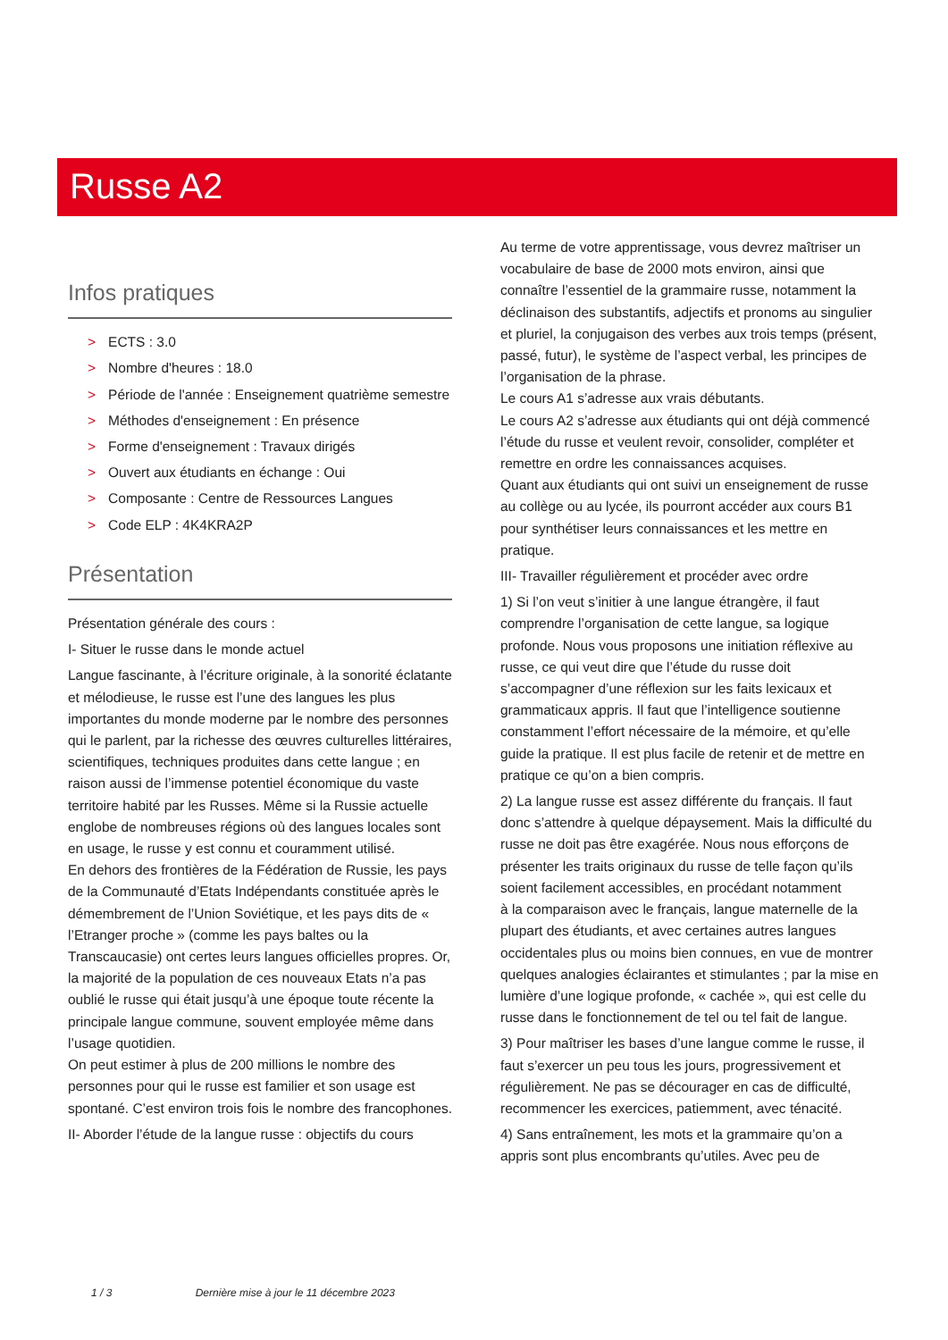Russe A2
Infos pratiques
> ECTS : 3.0
> Nombre d'heures : 18.0
> Période de l'année : Enseignement quatrième semestre
> Méthodes d'enseignement : En présence
> Forme d'enseignement : Travaux dirigés
> Ouvert aux étudiants en échange : Oui
> Composante : Centre de Ressources Langues
> Code ELP : 4K4KRA2P
Présentation
Présentation générale des cours :
I- Situer le russe dans le monde actuel
Langue fascinante, à l’écriture originale, à la sonorité éclatante et mélodieuse, le russe est l’une des langues les plus importantes du monde moderne par le nombre des personnes qui le parlent, par la richesse des œuvres culturelles littéraires, scientifiques, techniques produites dans cette langue ; en raison aussi de l’immense potentiel économique du vaste territoire habité par les Russes. Même si la Russie actuelle englobe de nombreuses régions où des langues locales sont en usage, le russe y est connu et couramment utilisé.
En dehors des frontières de la Fédération de Russie, les pays de la Communauté d’Etats Indépendants constituée après le démembrement de l’Union Soviétique, et les pays dits de « l’Etranger proche » (comme les pays baltes ou la Transcaucasie) ont certes leurs langues officielles propres. Or, la majorité de la population de ces nouveaux Etats n’a pas oublié le russe qui était jusqu’à une époque toute récente la principale langue commune, souvent employée même dans l’usage quotidien.
On peut estimer à plus de 200 millions le nombre des personnes pour qui le russe est familier et son usage est spontané. C’est environ trois fois le nombre des francophones.
II- Aborder l’étude de la langue russe : objectifs du cours
Au terme de votre apprentissage, vous devrez maîtriser un vocabulaire de base de 2000 mots environ, ainsi que connaître l’essentiel de la grammaire russe, notamment la déclinaison des substantifs, adjectifs et pronoms au singulier et pluriel, la conjugaison des verbes aux trois temps (présent, passé, futur), le système de l’aspect verbal, les principes de l’organisation de la phrase.
Le cours A1 s’adresse aux vrais débutants.
Le cours A2 s’adresse aux étudiants qui ont déjà commencé l’étude du russe et veulent revoir, consolider, compléter et remettre en ordre les connaissances acquises.
Quant aux étudiants qui ont suivi un enseignement de russe au collège ou au lycée, ils pourront accéder aux cours B1 pour synthétiser leurs connaissances et les mettre en pratique.
III- Travailler régulièrement et procéder avec ordre
1) Si l’on veut s’initier à une langue étrangère, il faut comprendre l’organisation de cette langue, sa logique profonde. Nous vous proposons une initiation réflexive au russe, ce qui veut dire que l’étude du russe doit s’accompagner d’une réflexion sur les faits lexicaux et grammaticaux appris. Il faut que l’intelligence soutienne constamment l’effort nécessaire de la mémoire, et qu’elle guide la pratique. Il est plus facile de retenir et de mettre en pratique ce qu’on a bien compris.
2) La langue russe est assez différente du français. Il faut donc s’attendre à quelque dépaysement. Mais la difficulté du russe ne doit pas être exagérée. Nous nous efforçons de présenter les traits originaux du russe de telle façon qu’ils soient facilement accessibles, en procédant notamment
à la comparaison avec le français, langue maternelle de la plupart des étudiants, et avec certaines autres langues occidentales plus ou moins bien connues, en vue de montrer quelques analogies éclairantes et stimulantes ; par la mise en lumière d’une logique profonde, « cachée », qui est celle du russe dans le fonctionnement de tel ou tel fait de langue.
3) Pour maîtriser les bases d’une langue comme le russe, il faut s’exercer un peu tous les jours, progressivement et régulièrement. Ne pas se décourager en cas de difficulté, recommencer les exercices, patiemment, avec ténacité.
4) Sans entraînement, les mots et la grammaire qu’on a appris sont plus encombrants qu’utiles. Avec peu de
1 / 3 Dernière mise à jour le 11 décembre 2023